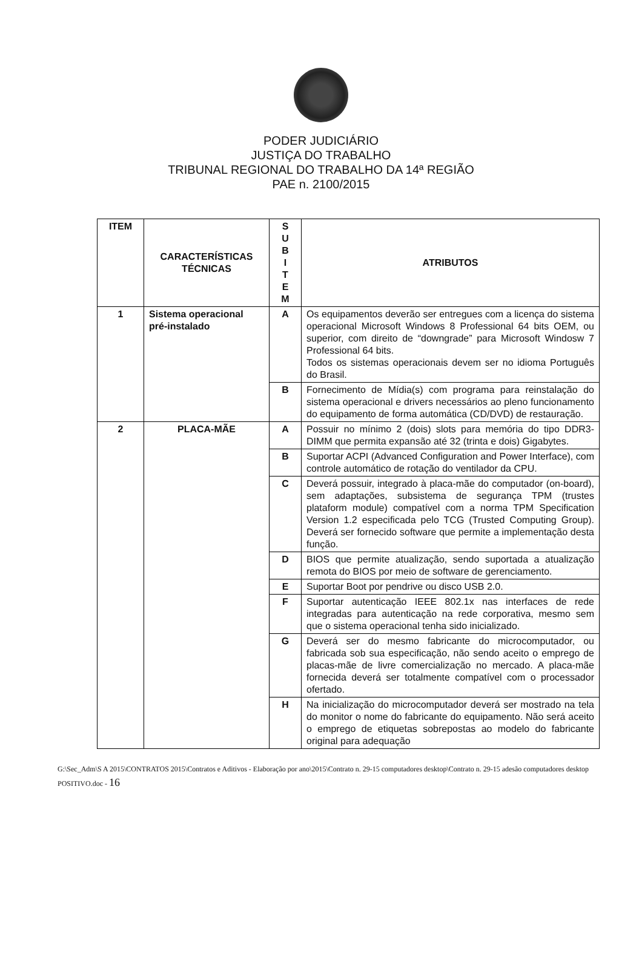PODER JUDICIÁRIO
JUSTIÇA DO TRABALHO
TRIBUNAL REGIONAL DO TRABALHO DA 14ª REGIÃO
PAE n. 2100/2015
| ITEM | CARACTERÍSTICAS TÉCNICAS | S U B I T E M | ATRIBUTOS |
| --- | --- | --- | --- |
| 1 | Sistema operacional pré-instalado | A | Os equipamentos deverão ser entregues com a licença do sistema operacional Microsoft Windows 8 Professional 64 bits OEM, ou superior, com direito de “downgrade” para Microsoft Windosw 7 Professional 64 bits. Todos os sistemas operacionais devem ser no idioma Português do Brasil. |
| | | B | Fornecimento de Mídia(s) com programa para reinstalação do sistema operacional e drivers necessários ao pleno funcionamento do equipamento de forma automática (CD/DVD) de restauração. |
| 2 | PLACA-MÃE | A | Possuir no mínimo 2 (dois) slots para memória do tipo DDR3-DIMM que permita expansão até 32 (trinta e dois) Gigabytes. |
| | | B | Suportar ACPI (Advanced Configuration and Power Interface), com controle automático de rotação do ventilador da CPU. |
| | | C | Deverá possuir, integrado à placa-mãe do computador (on-board), sem adaptações, subsistema de segurança TPM (trustes plataform module) compatível com a norma TPM Specification Version 1.2 especificada pelo TCG (Trusted Computing Group). Deverá ser fornecido software que permite a implementação desta função. |
| | | D | BIOS que permite atualização, sendo suportada a atualização remota do BIOS por meio de software de gerenciamento. |
| | | E | Suportar Boot por pendrive ou disco USB 2.0. |
| | | F | Suportar autenticação IEEE 802.1x nas interfaces de rede integradas para autenticação na rede corporativa, mesmo sem que o sistema operacional tenha sido inicializado. |
| | | G | Deverá ser do mesmo fabricante do microcomputador, ou fabricada sob sua especificação, não sendo aceito o emprego de placas-mãe de livre comercialização no mercado. A placa-mãe fornecida deverá ser totalmente compatível com o processador ofertado. |
| | | H | Na inicialização do microcomputador deverá ser mostrado na tela do monitor o nome do fabricante do equipamento. Não será aceito o emprego de etiquetas sobrepostas ao modelo do fabricante original para adequação |
G:\Sec_Adm\S A 2015\CONTRATOS 2015\Contratos e Aditivos - Elaboração por ano\2015\Contrato n. 29-15 computadores desktop\Contrato n. 29-15 adesão computadores desktop POSITIVO.doc - 16